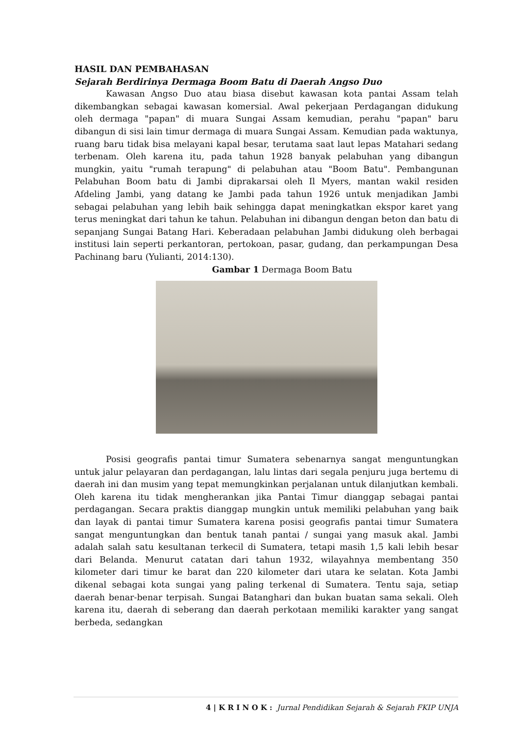HASIL DAN PEMBAHASAN
Sejarah Berdirinya Dermaga Boom Batu di Daerah Angso Duo
Kawasan Angso Duo atau biasa disebut kawasan kota pantai Assam telah dikembangkan sebagai kawasan komersial. Awal pekerjaan Perdagangan didukung oleh dermaga "papan" di muara Sungai Assam kemudian, perahu "papan" baru dibangun di sisi lain timur dermaga di muara Sungai Assam. Kemudian pada waktunya, ruang baru tidak bisa melayani kapal besar, terutama saat laut lepas Matahari sedang terbenam. Oleh karena itu, pada tahun 1928 banyak pelabuhan yang dibangun mungkin, yaitu "rumah terapung" di pelabuhan atau "Boom Batu". Pembangunan Pelabuhan Boom batu di Jambi diprakarsai oleh Il Myers, mantan wakil residen Afdeling Jambi, yang datang ke Jambi pada tahun 1926 untuk menjadikan Jambi sebagai pelabuhan yang lebih baik sehingga dapat meningkatkan ekspor karet yang terus meningkat dari tahun ke tahun. Pelabuhan ini dibangun dengan beton dan batu di sepanjang Sungai Batang Hari. Keberadaan pelabuhan Jambi didukung oleh berbagai institusi lain seperti perkantoran, pertokoan, pasar, gudang, dan perkampungan Desa Pachinang baru (Yulianti, 2014:130).
Gambar 1 Dermaga Boom Batu
Posisi geografis pantai timur Sumatera sebenarnya sangat menguntungkan untuk jalur pelayaran dan perdagangan, lalu lintas dari segala penjuru juga bertemu di daerah ini dan musim yang tepat memungkinkan perjalanan untuk dilanjutkan kembali. Oleh karena itu tidak mengherankan jika Pantai Timur dianggap sebagai pantai perdagangan. Secara praktis dianggap mungkin untuk memiliki pelabuhan yang baik dan layak di pantai timur Sumatera karena posisi geografis pantai timur Sumatera sangat menguntungkan dan bentuk tanah pantai / sungai yang masuk akal. Jambi adalah salah satu kesultanan terkecil di Sumatera, tetapi masih 1,5 kali lebih besar dari Belanda. Menurut catatan dari tahun 1932, wilayahnya membentang 350 kilometer dari timur ke barat dan 220 kilometer dari utara ke selatan. Kota Jambi dikenal sebagai kota sungai yang paling terkenal di Sumatera. Tentu saja, setiap daerah benar-benar terpisah. Sungai Batanghari dan bukan buatan sama sekali. Oleh karena itu, daerah di seberang dan daerah perkotaan memiliki karakter yang sangat berbeda, sedangkan
4 | K R I N O K : Jurnal Pendidikan Sejarah & Sejarah FKIP UNJA